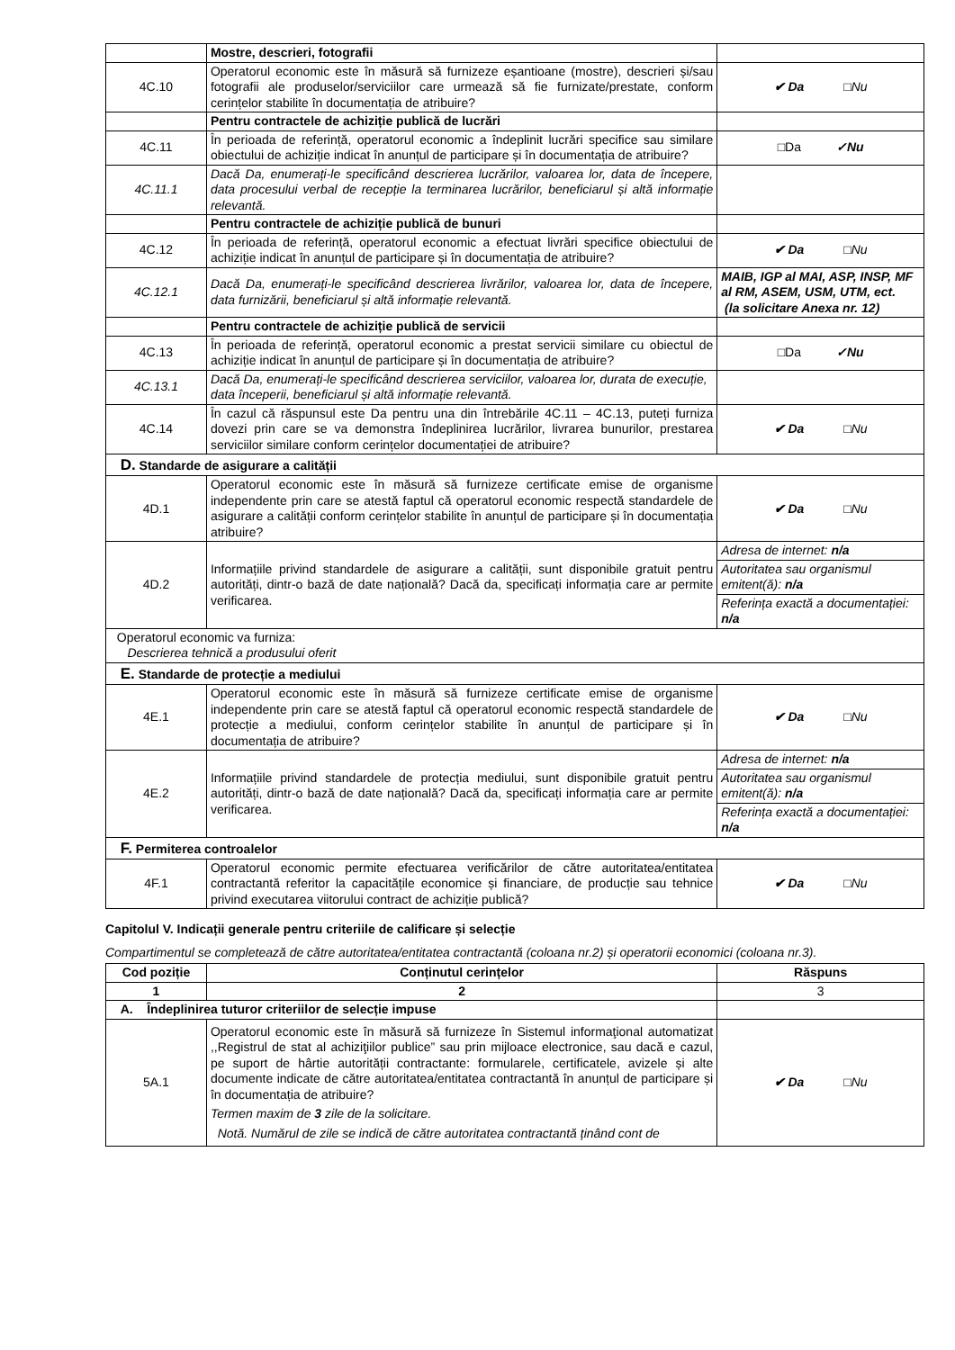| | Mostre, descrieri, fotografii | |
| 4C.10 | Operatorul economic este în măsură să furnizeze eșantioane (mostre), descrieri și/sau fotografii ale produselor/serviciilor care urmează să fie furnizate/prestate, conform cerințelor stabilite în documentația de atribuire? | ✔ Da □Nu |
| | Pentru contractele de achiziție publică de lucrări | |
| 4C.11 | În perioada de referință, operatorul economic a îndeplinit lucrări specifice sau similare obiectului de achiziție indicat în anunțul de participare și în documentația de atribuire? | □Da ✓Nu |
| 4C.11.1 | Dacă Da, enumerați-le specificând descrierea lucrărilor, valoarea lor, data de începere, data procesului verbal de recepție la terminarea lucrărilor, beneficiarul și altă informație relevantă. | |
| | Pentru contractele de achiziție publică de bunuri | |
| 4C.12 | În perioada de referință, operatorul economic a efectuat livrări specifice obiectului de achiziție indicat în anunțul de participare și în documentația de atribuire? | ✔ Da □Nu |
| 4C.12.1 | Dacă Da, enumerați-le specificând descrierea livrărilor, valoarea lor, data de începere, data furnizării, beneficiarul și altă informație relevantă. | MAIB, IGP al MAI, ASP, INSP, MF al RM, ASEM, USM, UTM, ect. (la solicitare Anexa nr. 12) |
| | Pentru contractele de achiziție publică de servicii | |
| 4C.13 | În perioada de referință, operatorul economic a prestat servicii similare cu obiectul de achiziție indicat în anunțul de participare și în documentația de atribuire? | □Da ✓Nu |
| 4C.13.1 | Dacă Da, enumerați-le specificând descrierea serviciilor, valoarea lor, durata de execuție, data începerii, beneficiarul și altă informație relevantă. | |
| 4C.14 | În cazul că răspunsul este Da pentru una din întrebările 4C.11 – 4C.13, puteți furniza dovezi prin care se va demonstra îndeplinirea lucrărilor, livrarea bunurilor, prestarea serviciilor similare conform cerințelor documentației de atribuire? | ✔ Da □Nu |
| D. Standarde de asigurare a calității | | |
| 4D.1 | Operatorul economic este în măsură să furnizeze certificate emise de organisme independente prin care se atestă faptul că operatorul economic respectă standardele de asigurare a calității conform cerințelor stabilite în anunțul de participare și în documentația atribuire? | ✔ Da □Nu |
| 4D.2 | Informațiile privind standardele de asigurare a calității, sunt disponibile gratuit pentru autorități, dintr-o bază de date națională? Dacă da, specificați informația care ar permite verificarea. | / Adresa de internet: n/a / / Autoritatea sau organismul emitent(ă): n/a / / Referința exactă a documentației: n/a / |
| Operatorul economic va furniza: Descrierea tehnică a produsului oferit | | |
| E. Standarde de protecție a mediului | | |
| 4E.1 | Operatorul economic este în măsură să furnizeze certificate emise de organisme independente prin care se atestă faptul că operatorul economic respectă standardele de protecție a mediului, conform cerințelor stabilite în anunțul de participare și în documentația de atribuire? | ✔ Da □Nu |
| 4E.2 | Informațiile privind standardele de protecția mediului, sunt disponibile gratuit pentru autorități, dintr-o bază de date națională? Dacă da, specificați informația care ar permite verificarea. | / Adresa de internet: n/a / / Autoritatea sau organismul emitent(ă): n/a / / Referința exactă a documentației: n/a / |
| F. Permiterea controalelor | | |
| 4F.1 | Operatorul economic permite efectuarea verificărilor de către autoritatea/entitatea contractantă referitor la capacitățile economice și financiare, de producție sau tehnice privind executarea viitorului contract de achiziție publică? | ✔ Da □Nu |
Capitolul V. Indicații generale pentru criteriile de calificare și selecție
Compartimentul se completează de către autoritatea/entitatea contractantă (coloana nr.2) și operatorii economici (coloana nr.3).
| Cod poziție | Conținutul cerințelor | Răspuns |
| --- | --- | --- |
| 1 | 2 | 3 |
| A. Îndeplinirea tuturor criteriilor de selecție impuse | | |
| 5A.1 | Operatorul economic este în măsură să furnizeze în Sistemul informaţional automatizat ,,Registrul de stat al achiziţiilor publice” sau prin mijloace electronice, sau dacă e cazul, pe suport de hârtie autorității contractante: formularele, certificatele, avizele și alte documente indicate de către autoritatea/entitatea contractantă în anunțul de participare și în documentația de atribuire? Termen maxim de 3 zile de la solicitare. Notă. Numărul de zile se indică de către autoritatea contractantă ținând cont de | ✔ Da □Nu |